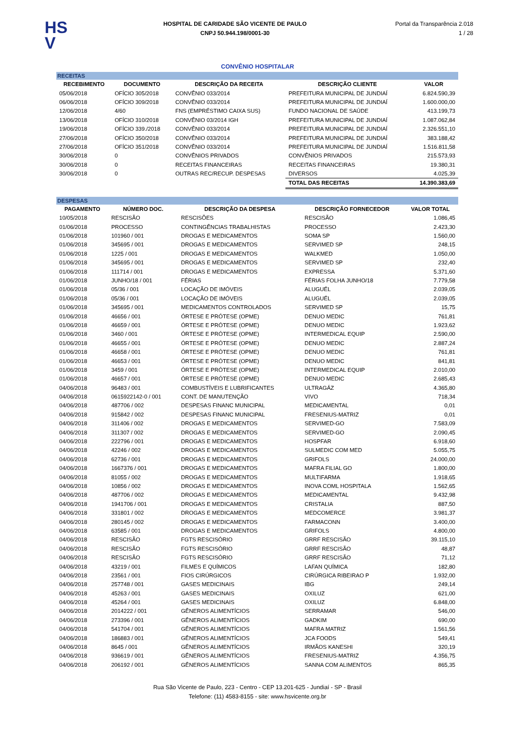HS
V
HOSPITAL DE CARIDADE SÃO VICENTE DE PAULO
CNPJ 50.944.198/0001-30
Portal da Transparência 2.018
1 / 28
CONVÊNIO HOSPITALAR
| RECEITAS | | | | |
| RECEBIMENTO | DOCUMENTO | DESCRIÇÃO DA RECEITA | DESCRIÇÃO CLIENTE | VALOR |
| 05/06/2018 | OFÍCIO 305/2018 | CONVÊNIO 033/2014 | PREFEITURA MUNICIPAL DE JUNDIAÍ | 6.824.590,39 |
| 06/06/2018 | OFÍCIO 309/2018 | CONVÊNIO 033/2014 | PREFEITURA MUNICIPAL DE JUNDIAÍ | 1.600.000,00 |
| 12/06/2018 | 4/60 | FNS (EMPRÉSTIMO CAIXA SUS) | FUNDO NACIONAL DE SAÚDE | 413.199,73 |
| 13/06/2018 | OFÍCIO 310/2018 | CONVÊNIO 03/2014 IGH | PREFEITURA MUNICIPAL DE JUNDIAÍ | 1.087.062,84 |
| 19/06/2018 | OFÍCIO 339./2018 | CONVÊNIO 033/2014 | PREFEITURA MUNICIPAL DE JUNDIAÍ | 2.326.551,10 |
| 27/06/2018 | OFÍCIO 350/2018 | CONVÊNIO 033/2014 | PREFEITURA MUNICIPAL DE JUNDIAÍ | 383.188,42 |
| 27/06/2018 | OFÍCIO 351/2018 | CONVÊNIO 033/2014 | PREFEITURA MUNICIPAL DE JUNDIAÍ | 1.516.811,58 |
| 30/06/2018 | 0 | CONVÊNIOS PRIVADOS | CONVÊNIOS PRIVADOS | 215.573,93 |
| 30/06/2018 | 0 | RECEITAS FINANCEIRAS | RECEITAS FINANCEIRAS | 19.380,31 |
| 30/06/2018 | 0 | OUTRAS REC/RECUP. DESPESAS | DIVERSOS | 4.025,39 |
| | | | TOTAL DAS RECEITAS | 14.390.383,69 |
| DESPESAS | | | | |
| PAGAMENTO | NÚMERO DOC. | DESCRIÇÃO DA DESPESA | DESCRIÇÃO FORNECEDOR | VALOR TOTAL |
| 10/05/2018 | RESCISÃO | RESCISÕES | RESCISÃO | 1.086,45 |
| 01/06/2018 | PROCESSO | CONTINGÊNCIAS TRABALHISTAS | PROCESSO | 2.423,30 |
| 01/06/2018 | 101960 / 001 | DROGAS E MEDICAMENTOS | SOMA SP | 1.560,00 |
| 01/06/2018 | 345695 / 001 | DROGAS E MEDICAMENTOS | SERVIMED SP | 248,15 |
| 01/06/2018 | 1225 / 001 | DROGAS E MEDICAMENTOS | WALKMED | 1.050,00 |
| 01/06/2018 | 345695 / 001 | DROGAS E MEDICAMENTOS | SERVIMED SP | 232,40 |
| 01/06/2018 | 111714 / 001 | DROGAS E MEDICAMENTOS | EXPRESSA | 5.371,60 |
| 01/06/2018 | JUNHO/18 / 001 | FÉRIAS | FÉRIAS FOLHA JUNHO/18 | 7.779,58 |
| 01/06/2018 | 05/36 / 001 | LOCAÇÃO DE IMÓVEIS | ALUGUÉL | 2.039,05 |
| 01/06/2018 | 05/36 / 001 | LOCAÇÃO DE IMÓVEIS | ALUGUÉL | 2.039,05 |
| 01/06/2018 | 345695 / 001 | MEDICAMENTOS CONTROLADOS | SERVIMED SP | 15,75 |
| 01/06/2018 | 46656 / 001 | ÓRTESE E PRÓTESE (OPME) | DENUO MEDIC | 761,81 |
| 01/06/2018 | 46659 / 001 | ÓRTESE E PRÓTESE (OPME) | DENUO MEDIC | 1.923,62 |
| 01/06/2018 | 3460 / 001 | ÓRTESE E PRÓTESE (OPME) | INTERMEDICAL EQUIP | 2.590,00 |
| 01/06/2018 | 46655 / 001 | ÓRTESE E PRÓTESE (OPME) | DENUO MEDIC | 2.887,24 |
| 01/06/2018 | 46658 / 001 | ÓRTESE E PRÓTESE (OPME) | DENUO MEDIC | 761,81 |
| 01/06/2018 | 46653 / 001 | ÓRTESE E PRÓTESE (OPME) | DENUO MEDIC | 841,81 |
| 01/06/2018 | 3459 / 001 | ÓRTESE E PRÓTESE (OPME) | INTERMEDICAL EQUIP | 2.010,00 |
| 01/06/2018 | 46657 / 001 | ÓRTESE E PRÓTESE (OPME) | DENUO MEDIC | 2.685,43 |
| 04/06/2018 | 96483 / 001 | COMBUSTÍVEIS E LUBRIFICANTES | ULTRAGÁZ | 4.365,80 |
| 04/06/2018 | 0615922142-0 / 001 | CONT. DE MANUTENÇÃO | VIVO | 718,34 |
| 04/06/2018 | 487706 / 002 | DESPESAS FINANC MUNICIPAL | MEDICAMENTAL | 0,01 |
| 04/06/2018 | 915842 / 002 | DESPESAS FINANC MUNICIPAL | FRESENIUS-MATRIZ | 0,01 |
| 04/06/2018 | 311406 / 002 | DROGAS E MEDICAMENTOS | SERVIMED-GO | 7.583,09 |
| 04/06/2018 | 311307 / 002 | DROGAS E MEDICAMENTOS | SERVIMED-GO | 2.090,45 |
| 04/06/2018 | 222796 / 001 | DROGAS E MEDICAMENTOS | HOSPFAR | 6.918,60 |
| 04/06/2018 | 42246 / 002 | DROGAS E MEDICAMENTOS | SULMEDIC COM MED | 5.055,75 |
| 04/06/2018 | 62736 / 001 | DROGAS E MEDICAMENTOS | GRIFOLS | 24.000,00 |
| 04/06/2018 | 1667376 / 001 | DROGAS E MEDICAMENTOS | MAFRA FILIAL GO | 1.800,00 |
| 04/06/2018 | 81055 / 002 | DROGAS E MEDICAMENTOS | MULTIFARMA | 1.918,65 |
| 04/06/2018 | 10856 / 002 | DROGAS E MEDICAMENTOS | INOVA COML HOSPITALA | 1.562,65 |
| 04/06/2018 | 487706 / 002 | DROGAS E MEDICAMENTOS | MEDICAMENTAL | 9.432,98 |
| 04/06/2018 | 1941706 / 001 | DROGAS E MEDICAMENTOS | CRISTALIA | 887,50 |
| 04/06/2018 | 331801 / 002 | DROGAS E MEDICAMENTOS | MEDCOMERCE | 3.981,37 |
| 04/06/2018 | 280145 / 002 | DROGAS E MEDICAMENTOS | FARMACONN | 3.400,00 |
| 04/06/2018 | 63585 / 001 | DROGAS E MEDICAMENTOS | GRIFOLS | 4.800,00 |
| 04/06/2018 | RESCISÃO | FGTS RESCISÓRIO | GRRF RESCISÃO | 39.115,10 |
| 04/06/2018 | RESCISÃO | FGTS RESCISÓRIO | GRRF RESCISÃO | 48,87 |
| 04/06/2018 | RESCISÃO | FGTS RESCISÓRIO | GRRF RESCISÃO | 71,12 |
| 04/06/2018 | 43219 / 001 | FILMES E QUÍMICOS | LAFAN QUÍMICA | 182,80 |
| 04/06/2018 | 23561 / 001 | FIOS CIRÚRGICOS | CIRÚRGICA RIBEIRAO P | 1.932,00 |
| 04/06/2018 | 257748 / 001 | GASES MEDICINAIS | IBG | 249,14 |
| 04/06/2018 | 45263 / 001 | GASES MEDICINAIS | OXILUZ | 621,00 |
| 04/06/2018 | 45264 / 001 | GASES MEDICINAIS | OXILUZ | 6.848,00 |
| 04/06/2018 | 2014222 / 001 | GÊNEROS ALIMENTÍCIOS | SERRAMAR | 546,00 |
| 04/06/2018 | 273396 / 001 | GÊNEROS ALIMENTÍCIOS | GADKIM | 690,00 |
| 04/06/2018 | 541704 / 001 | GÊNEROS ALIMENTÍCIOS | MAFRA MATRIZ | 1.561,56 |
| 04/06/2018 | 186883 / 001 | GÊNEROS ALIMENTÍCIOS | JCA FOODS | 549,41 |
| 04/06/2018 | 8645 / 001 | GÊNEROS ALIMENTÍCIOS | IRMÃOS KANESHI | 320,19 |
| 04/06/2018 | 936619 / 001 | GÊNEROS ALIMENTÍCIOS | FRESENIUS-MATRIZ | 4.356,75 |
| 04/06/2018 | 206192 / 001 | GÊNEROS ALIMENTÍCIOS | SANNA COM ALIMENTOS | 865,35 |
Rua São Vicente de Paulo, 223 - Centro - CEP 13.201-625 - Jundiaí - SP - Brasil
Telefone: (11) 4583-8155 - site: www.hsvicente.org.br